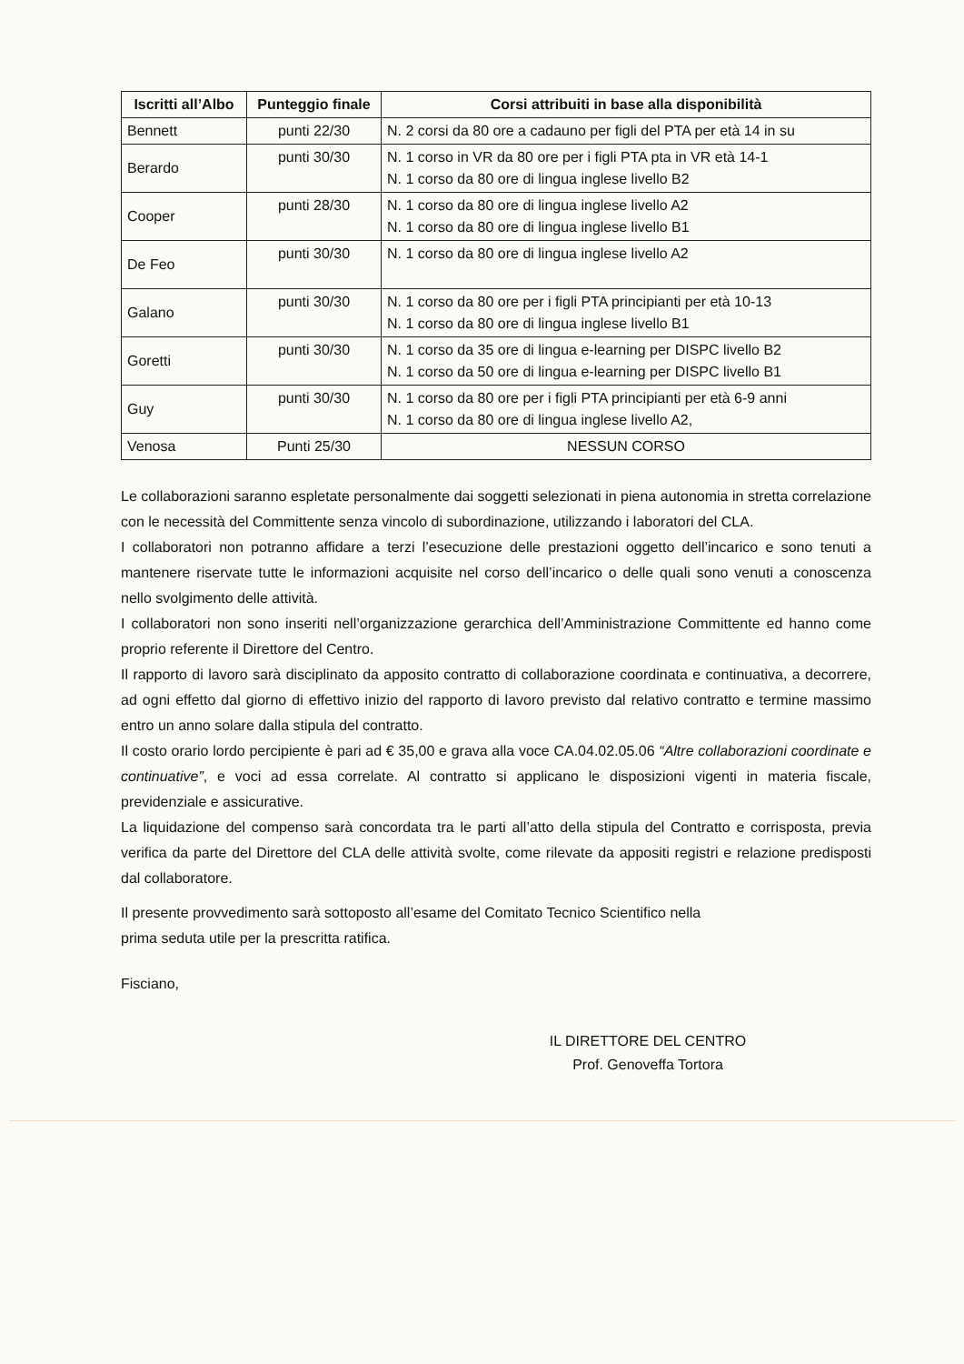| Iscritti all’Albo | Punteggio finale | Corsi attribuiti in base alla disponibilità |
| --- | --- | --- |
| Bennett | punti 22/30 | N. 2 corsi da 80 ore a cadauno per figli del PTA per età 14 in su |
| Berardo | punti 30/30 | N. 1 corso in VR da 80 ore per i figli PTA pta in VR età 14-1 N. 1 corso da 80 ore di lingua inglese livello B2 |
| Cooper | punti 28/30 | N. 1 corso da 80 ore di lingua inglese livello A2 N. 1 corso da 80 ore di lingua inglese livello B1 |
| De Feo | punti 30/30 | N. 1 corso da 80 ore di lingua inglese livello A2 |
| Galano | punti 30/30 | N. 1 corso da 80 ore per i figli PTA principianti per età 10-13 N. 1 corso da 80 ore di lingua inglese livello B1 |
| Goretti | punti 30/30 | N. 1 corso da 35 ore di lingua e-learning per DISPC livello B2 N. 1 corso da 50 ore di lingua e-learning per DISPC livello B1 |
| Guy | punti 30/30 | N. 1 corso da 80 ore per i figli PTA principianti per età 6-9 anni N. 1 corso da 80 ore di lingua inglese livello A2, |
| Venosa | Punti 25/30 | NESSUN CORSO |
Le collaborazioni saranno espletate personalmente dai soggetti selezionati in piena autonomia in stretta correlazione con le necessità del Committente senza vincolo di subordinazione, utilizzando i laboratori del CLA.
I collaboratori non potranno affidare a terzi l’esecuzione delle prestazioni oggetto dell’incarico e sono tenuti a mantenere riservate tutte le informazioni acquisite nel corso dell’incarico o delle quali sono venuti a conoscenza nello svolgimento delle attività.
I collaboratori non sono inseriti nell’organizzazione gerarchica dell’Amministrazione Committente ed hanno come proprio referente il Direttore del Centro.
Il rapporto di lavoro sarà disciplinato da apposito contratto di collaborazione coordinata e continuativa, a decorrere, ad ogni effetto dal giorno di effettivo inizio del rapporto di lavoro previsto dal relativo contratto e termine massimo entro un anno solare dalla stipula del contratto.
Il costo orario lordo percipiente è pari ad € 35,00 e grava alla voce CA.04.02.05.06 “Altre collaborazioni coordinate e continuative”, e voci ad essa correlate. Al contratto si applicano le disposizioni vigenti in materia fiscale, previdenziale e assicurative.
La liquidazione del compenso sarà concordata tra le parti all’atto della stipula del Contratto e corrisposta, previa verifica da parte del Direttore del CLA delle attività svolte, come rilevate da appositi registri e relazione predisposti dal collaboratore.
Il presente provvedimento sarà sottoposto all’esame del Comitato Tecnico Scientifico nella
prima seduta utile per la prescritta ratifica.
Fisciano,
IL DIRETTORE DEL CENTRO
Prof. Genoveffa Tortora